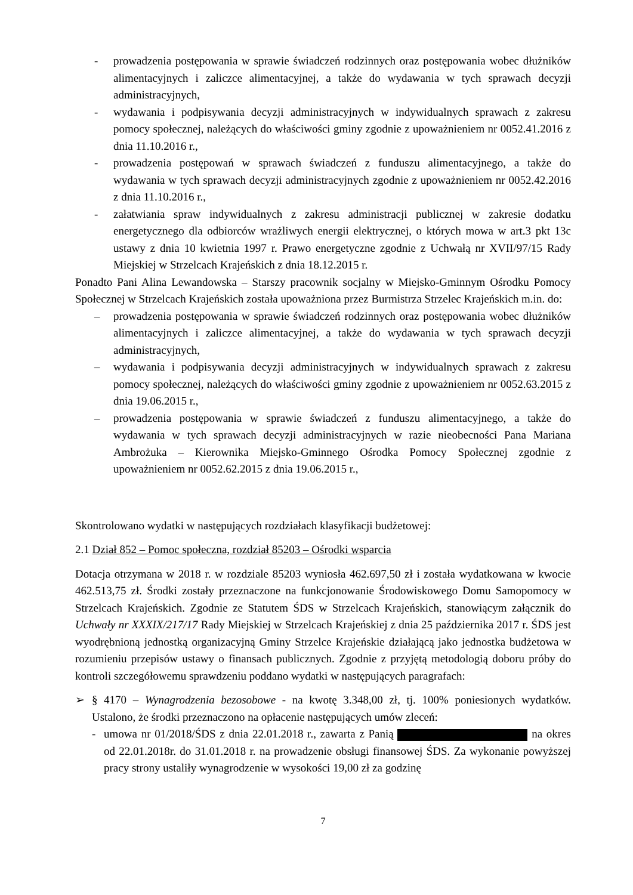- prowadzenia postępowania w sprawie świadczeń rodzinnych oraz postępowania wobec dłużników alimentacyjnych i zaliczce alimentacyjnej, a także do wydawania w tych sprawach decyzji administracyjnych,
- wydawania i podpisywania decyzji administracyjnych w indywidualnych sprawach z zakresu pomocy społecznej, należących do właściwości gminy zgodnie z upoważnieniem nr 0052.41.2016 z dnia 11.10.2016 r.,
- prowadzenia postępowań w sprawach świadczeń z funduszu alimentacyjnego, a także do wydawania w tych sprawach decyzji administracyjnych zgodnie z upoważnieniem nr 0052.42.2016 z dnia 11.10.2016 r.,
- załatwiania spraw indywidualnych z zakresu administracji publicznej w zakresie dodatku energetycznego dla odbiorców wrażliwych energii elektrycznej, o których mowa w art.3 pkt 13c ustawy z dnia 10 kwietnia 1997 r. Prawo energetyczne zgodnie z Uchwałą nr XVII/97/15 Rady Miejskiej w Strzelcach Krajeńskich z dnia 18.12.2015 r.
Ponadto Pani Alina Lewandowska – Starszy pracownik socjalny w Miejsko-Gminnym Ośrodku Pomocy Społecznej w Strzelcach Krajeńskich została upoważniona przez Burmistrza Strzelec Krajeńskich m.in. do:
– prowadzenia postępowania w sprawie świadczeń rodzinnych oraz postępowania wobec dłużników alimentacyjnych i zaliczce alimentacyjnej, a także do wydawania w tych sprawach decyzji administracyjnych,
– wydawania i podpisywania decyzji administracyjnych w indywidualnych sprawach z zakresu pomocy społecznej, należących do właściwości gminy zgodnie z upoważnieniem nr 0052.63.2015 z dnia 19.06.2015 r.,
– prowadzenia postępowania w sprawie świadczeń z funduszu alimentacyjnego, a także do wydawania w tych sprawach decyzji administracyjnych w razie nieobecności Pana Mariana Ambrożuka – Kierownika Miejsko-Gminnego Ośrodka Pomocy Społecznej zgodnie z upoważnieniem nr 0052.62.2015 z dnia 19.06.2015 r.,
Skontrolowano wydatki w następujących rozdziałach klasyfikacji budżetowej:
2.1 Dział 852 – Pomoc społeczna, rozdział 85203 – Ośrodki wsparcia
Dotacja otrzymana w 2018 r. w rozdziale 85203 wyniosła 462.697,50 zł i została wydatkowana w kwocie 462.513,75 zł. Środki zostały przeznaczone na funkcjonowanie Środowiskowego Domu Samopomocy w Strzelcach Krajeńskich. Zgodnie ze Statutem ŚDS w Strzelcach Krajeńskich, stanowiącym załącznik do Uchwały nr XXXIX/217/17 Rady Miejskiej w Strzelcach Krajeńskiej z dnia 25 października 2017 r. ŚDS jest wyodrębnioną jednostką organizacyjną Gminy Strzelce Krajeńskie działającą jako jednostka budżetowa w rozumieniu przepisów ustawy o finansach publicznych. Zgodnie z przyjętą metodologią doboru próby do kontroli szczegółowemu sprawdzeniu poddano wydatki w następujących paragrafach:
➢ § 4170 – Wynagrodzenia bezosobowe - na kwotę 3.348,00 zł, tj. 100% poniesionych wydatków. Ustalono, że środki przeznaczono na opłacenie następujących umów zleceń:
- umowa nr 01/2018/ŚDS z dnia 22.01.2018 r., zawarta z Panią na okres od 22.01.2018r. do 31.01.2018 r. na prowadzenie obsługi finansowej ŚDS. Za wykonanie powyższej pracy strony ustaliły wynagrodzenie w wysokości 19,00 zł za godzinę
7